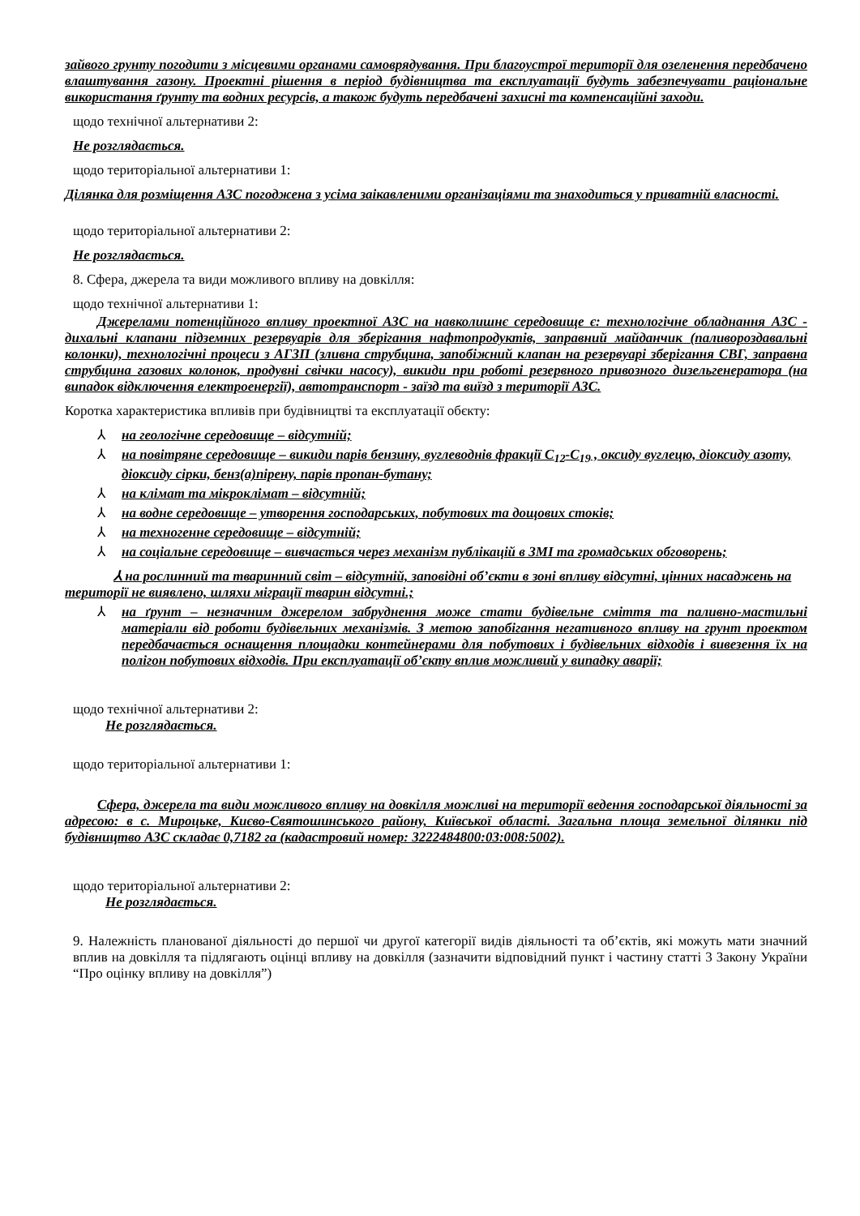зайвого грунту погодити з місцевими органами самоврядування. При благоустрої території для озеленення передбачено влаштування газону. Проектні рішення в період будівництва та експлуатації будуть забезпечувати раціональне використання ґрунту та водних ресурсів, а також будуть передбачені захисні та компенсаційні заходи.
щодо технічної альтернативи 2:
Не розглядається.
щодо територіальної альтернативи 1:
Ділянка для розміщення АЗС погоджена з усіма заікавленими організаціями та знаходиться у приватній власності.
щодо територіальної альтернативи 2:
Не розглядається.
8. Сфера, джерела та види можливого впливу на довкілля:
щодо технічної альтернативи 1:
Джерелами потенційного впливу проектної АЗС на навколишнє середовище є: технологічне обладнання АЗС - дихальні клапани підземних резервуарів для зберігання нафтопродуктів, заправний майданчик (паливороздавальні колонки), технологічні процеси з АГЗП (зливна струбцина, запобіжний клапан на резервуарі зберігання СВГ, заправна струбцина газових колонок, продувні свічки насосу), викиди при роботі резервного привозного дизельгенератора (на випадок відключення електроенергії), автотранспорт - заїзд та виїзд з території АЗС.
Коротка характеристика впливів при будівництві та експлуатації обєкту:
⅄ на геологічне середовище – відсутній;
⅄ на повітряне середовище – викиди парів бензину, вуглеводнів фракції С<sub>12</sub>-С<sub>19</sub> , оксиду вуглецю, діоксиду азоту, діоксиду сірки, бенз(а)пірену, парів пропан-бутану;
⅄ на клімат та мікроклімат – відсутній;
⅄ на водне середовище – утворення господарських, побутових та дощових стоків;
⅄ на техногенне середовище – відсутній;
⅄ на соціальне середовище – вивчається через механізм публікацій в ЗМІ та громадських обговорень;
⅄ на рослинний та тваринний світ – відсутній, заповідні об’єкти в зоні впливу відсутні, цінних насаджень на території не виявлено, шляхи міграції тварин відсутні.;
⅄ на ґрунт – незначним джерелом забруднення може стати будівельне сміття та паливно-мастильні матеріали від роботи будівельних механізмів. З метою запобігання негативного впливу на грунт проектом передбачається оснащення площадки контейнерами для побутових і будівельних відходів і вивезення їх на полігон побутових відходів. При експлуатації об’єкту вплив можливий у випадку аварії;
щодо технічної альтернативи 2:
Не розглядається.
щодо територіальної альтернативи 1:
Сфера, джерела та види можливого впливу на довкілля можливі на території ведення господарської діяльності за адресою: в с. Мироцьке, Києво-Святошинського району, Київської області. Загальна площа земельної ділянки під будівництво АЗС складає 0,7182 га (кадастровий номер: 3222484800:03:008:5002).
щодо територіальної альтернативи 2:
Не розглядається.
9. Належність планованої діяльності до першої чи другої категорії видів діяльності та об’єктів, які можуть мати значний вплив на довкілля та підлягають оцінці впливу на довкілля (зазначити відповідний пункт і частину статті 3 Закону України “Про оцінку впливу на довкілля”)